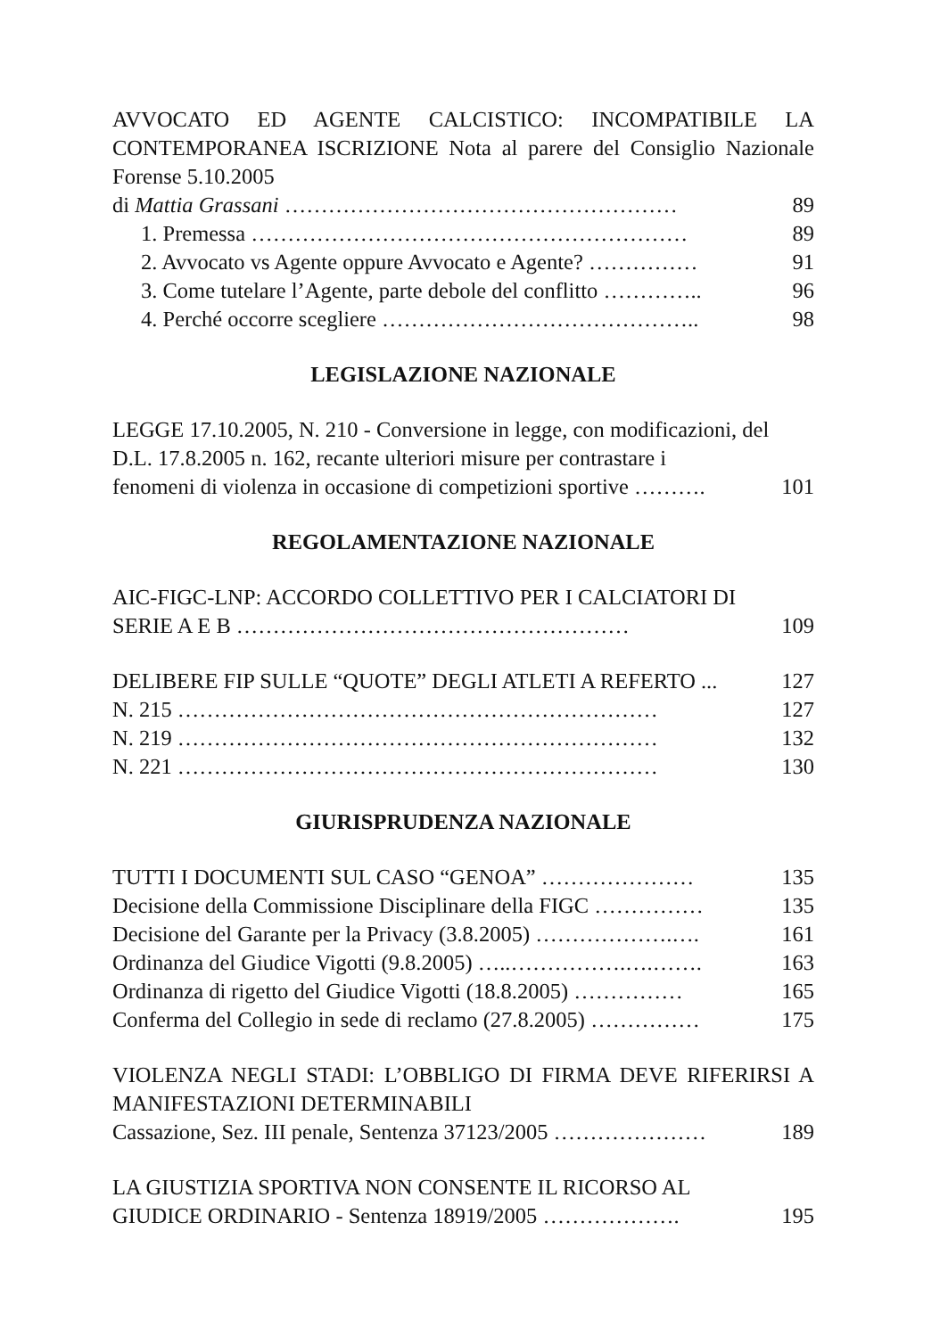AVVOCATO ED AGENTE CALCISTICO: INCOMPATIBILE LA CONTEMPORANEA ISCRIZIONE Nota al parere del Consiglio Nazionale Forense 5.10.2005
di Mattia Grassani ……………………………………………… 89
1. Premessa …………………………………………………… 89
2. Avvocato vs Agente oppure Avvocato e Agente? …………… 91
3. Come tutelare l’Agente, parte debole del conflitto ………….. 96
4. Perché occorre scegliere …………………………………….. 98
LEGISLAZIONE NAZIONALE
LEGGE 17.10.2005, N. 210 - Conversione in legge, con modificazioni, del D.L. 17.8.2005 n. 162, recante ulteriori misure per contrastare i
fenomeni di violenza in occasione di competizioni sportive ………. 101
REGOLAMENTAZIONE NAZIONALE
AIC-FIGC-LNP: ACCORDO COLLETTIVO PER I CALCIATORI DI
SERIE A E B ……………………………………………… 109
DELIBERE FIP SULLE “QUOTE” DEGLI ATLETI A REFERTO ... 127
N. 215 ………………………………………………………… 127
N. 219 ………………………………………………………… 132
N. 221 ………………………………………………………… 130
GIURISPRUDENZA NAZIONALE
TUTTI I DOCUMENTI SUL CASO “GENOA” ………………… 135
Decisione della Commissione Disciplinare della FIGC …………… 135
Decisione del Garante per la Privacy (3.8.2005) ……………….…. 161
Ordinanza del Giudice Vigotti (9.8.2005) …..…………….….……. 163
Ordinanza di rigetto del Giudice Vigotti (18.8.2005) …………… 165
Conferma del Collegio in sede di reclamo (27.8.2005) …………… 175
VIOLENZA NEGLI STADI: L’OBBLIGO DI FIRMA DEVE RIFERIRSI A MANIFESTAZIONI DETERMINABILI
Cassazione, Sez. III penale, Sentenza 37123/2005 ………………… 189
LA GIUSTIZIA SPORTIVA NON CONSENTE IL RICORSO AL
GIUDICE ORDINARIO - Sentenza 18919/2005 ………………. 195